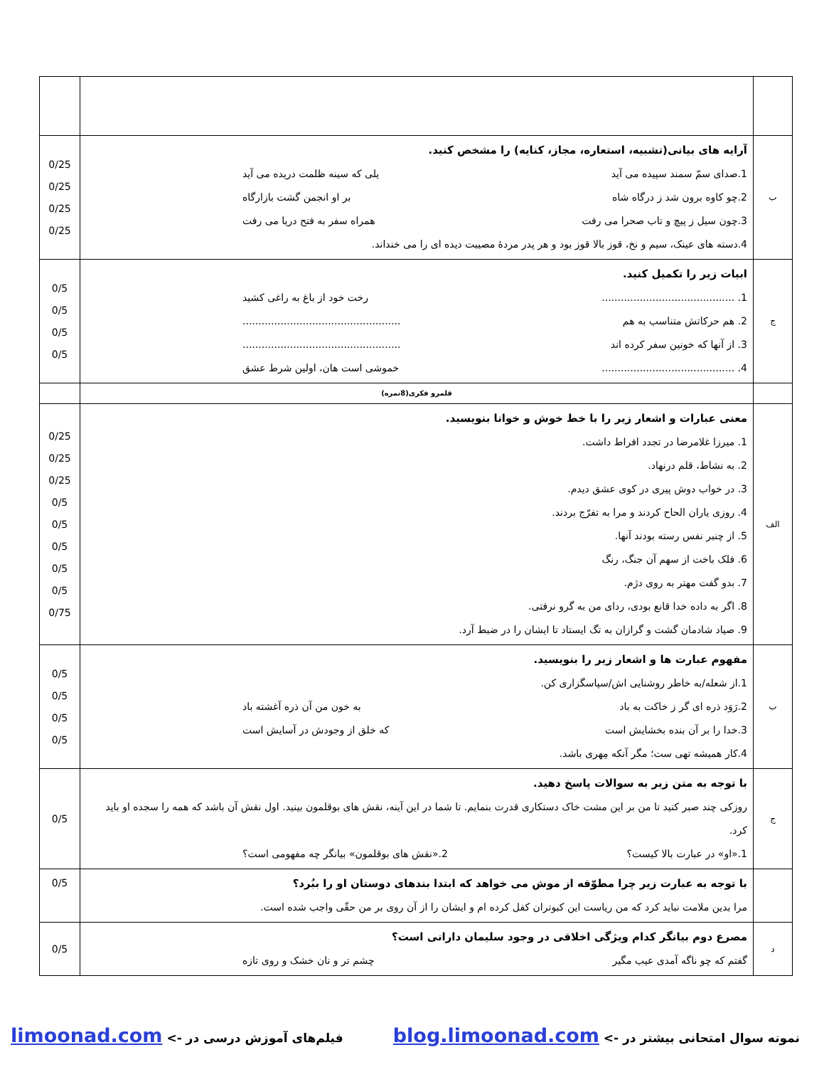| ب | آرایه های بیانی(تشبیه، استعاره، مجاز، کنایه) را مشخص کنید. 1.صدای سمّ سمند سپیده می آید یلی که سینه ظلمت دریده می آید 2.چو کاوه برون شد ز درگاه شاه بر او انجمن گشت بازارگاه 3.چون سیل ز پیچ و تاب صحرا می رفت همراه سفر به فتح دریا می رفت 4.دسته های عینک، سیم و نخ، قوز بالا قوز بود و هر پدر مردهٔ مصیبت دیده ای را می خنداند. | 0/25 0/25 0/25 0/25 |
| ج | ابیات زیر را تکمیل کنید. 1. .......................................... رخت خود از باغ به راغی کشید 2. هم حرکاتش متناسب به هم .................................................. 3. از آنها که خونین سفر کرده اند .................................................. 4. .......................................... خموشی است هان، اولین شرط عشق | 0/5 0/5 0/5 0/5 |
| | قلمرو فکری(8نمره) | |
| الف | معنی عبارات و اشعار زیر را با خط خوش و خوانا بنویسید. 1. میرزا غلامرضا در تجدد افراط داشت. 2. به نشاط، قلم درنهاد. 3. در خواب دوش پیری در کوی عشق دیدم. 4. روزی یاران الحاح کردند و مرا به تفرّج بردند. 5. از چنبر نفس رسته بودند آنها. 6. فلک باخت از سهم آن جنگ، رنگ 7. بدو گفت مهتر به روی دژم. 8. اگر به داده خدا قانع بودی، ردای من به گرو نرفتی. 9. صیاد شادمان گشت و گرازان به تگ ایستاد تا ایشان را در ضبط آرد. | 0/25 0/25 0/25 0/5 0/5 0/5 0/5 0/5 0/75 |
| ب | مفهوم عبارت ها و اشعار زیر را بنویسید. 1.از شعله/به خاطر روشنایی اش/سپاسگزاری کن. 2.رَوَد ذره ای گر ز خاکت به باد به خون من آن ذره آغشته باد 3.خدا را بر آن بنده بخشایش است که خلق از وجودش در آسایش است 4.کار همیشه تهی ست؛ مگر آنکه مِهری باشد. | 0/5 0/5 0/5 0/5 |
| ج | با توجه به متن زیر به سوالات پاسخ دهید. روزکی چند صبر کنید تا من بر این مشت خاک دستکاری قدرت بنمایم. تا شما در این آینه، نقش های بوقلمون بینید. اول نقش آن باشد که همه را سجده او باید کرد. 1.«او» در عبارت بالا کیست؟ 2.«نقش های بوقلمون» بیانگر چه مفهومی است؟ | 0/5 |
| | با توجه به عبارت زیر چرا مطوّقه از موش می خواهد که ابتدا بندهای دوستان او را ببُرد؟ مرا بدین ملامت نباید کرد که من ریاست این کبوتران کفل کرده ام و ایشان را از آن روی بر من حقّی واجب شده است. | 0/5 |
| د | مصرع دوم بیانگر کدام ویژگی اخلاقی در وجود سلیمان دارانی است؟ گفتم که چو ناگه آمدی عیب مگیر چشم تر و نان خشک و روی تازه | 0/5 |
نمونه سوال امتحانی بیشتر در -> blog.limoonad.com فیلم‌های آموزش درسی در -> limoonad.com